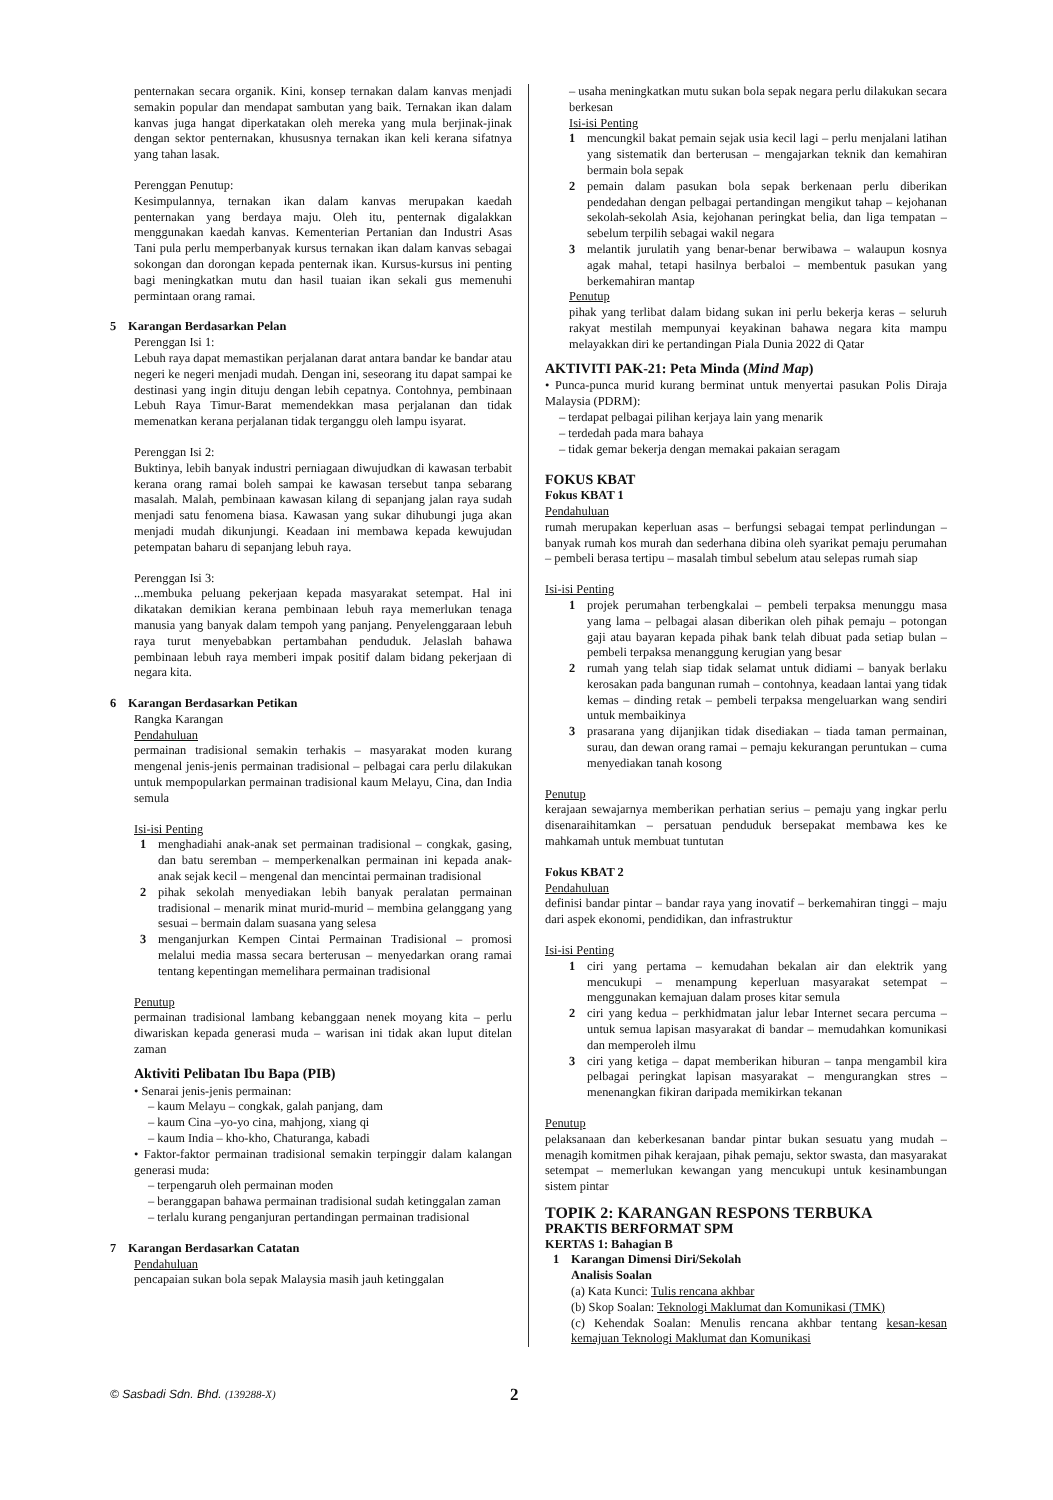penternakan secara organik. Kini, konsep ternakan dalam kanvas menjadi semakin popular dan mendapat sambutan yang baik. Ternakan ikan dalam kanvas juga hangat diperkatakan oleh mereka yang mula berjinak-jinak dengan sektor penternakan, khususnya ternakan ikan keli kerana sifatnya yang tahan lasak.
Perenggan Penutup:
Kesimpulannya, ternakan ikan dalam kanvas merupakan kaedah penternakan yang berdaya maju. Oleh itu, penternak digalakkan menggunakan kaedah kanvas. Kementerian Pertanian dan Industri Asas Tani pula perlu memperbanyak kursus ternakan ikan dalam kanvas sebagai sokongan dan dorongan kepada penternak ikan. Kursus-kursus ini penting bagi meningkatkan mutu dan hasil tuaian ikan sekali gus memenuhi permintaan orang ramai.
5 Karangan Berdasarkan Pelan
Perenggan Isi 1:
Lebuh raya dapat memastikan perjalanan darat antara bandar ke bandar atau negeri ke negeri menjadi mudah. Dengan ini, seseorang itu dapat sampai ke destinasi yang ingin dituju dengan lebih cepatnya. Contohnya, pembinaan Lebuh Raya Timur-Barat memendekkan masa perjalanan dan tidak memenatkan kerana perjalanan tidak terganggu oleh lampu isyarat.
Perenggan Isi 2:
Buktinya, lebih banyak industri perniagaan diwujudkan di kawasan terbabit kerana orang ramai boleh sampai ke kawasan tersebut tanpa sebarang masalah. Malah, pembinaan kawasan kilang di sepanjang jalan raya sudah menjadi satu fenomena biasa. Kawasan yang sukar dihubungi juga akan menjadi mudah dikunjungi. Keadaan ini membawa kepada kewujudan petempatan baharu di sepanjang lebuh raya.
Perenggan Isi 3:
...membuka peluang pekerjaan kepada masyarakat setempat. Hal ini dikatakan demikian kerana pembinaan lebuh raya memerlukan tenaga manusia yang banyak dalam tempoh yang panjang. Penyelenggaraan lebuh raya turut menyebabkan pertambahan penduduk. Jelaslah bahawa pembinaan lebuh raya memberi impak positif dalam bidang pekerjaan di negara kita.
6 Karangan Berdasarkan Petikan
Rangka Karangan
Pendahuluan
permainan tradisional semakin terhakis – masyarakat moden kurang mengenal jenis-jenis permainan tradisional – pelbagai cara perlu dilakukan untuk mempopularkan permainan tradisional kaum Melayu, Cina, dan India semula
Isi-isi Penting
1 menghadiahi anak-anak set permainan tradisional – congkak, gasing, dan batu seremban – memperkenalkan permainan ini kepada anak-anak sejak kecil – mengenal dan mencintai permainan tradisional
2 pihak sekolah menyediakan lebih banyak peralatan permainan tradisional – menarik minat murid-murid – membina gelanggang yang sesuai – bermain dalam suasana yang selesa
3 menganjurkan Kempen Cintai Permainan Tradisional – promosi melalui media massa secara berterusan – menyedarkan orang ramai tentang kepentingan memelihara permainan tradisional
Penutup
permainan tradisional lambang kebanggaan nenek moyang kita – perlu diwariskan kepada generasi muda – warisan ini tidak akan luput ditelan zaman
Aktiviti Pelibatan Ibu Bapa (PIB)
• Senarai jenis-jenis permainan:
– kaum Melayu – congkak, galah panjang, dam
– kaum Cina –yo-yo cina, mahjong, xiang qi
– kaum India – kho-kho, Chaturanga, kabadi
• Faktor-faktor permainan tradisional semakin terpinggir dalam kalangan generasi muda:
– terpengaruh oleh permainan moden
– beranggapan bahawa permainan tradisional sudah ketinggalan zaman
– terlalu kurang penganjuran pertandingan permainan tradisional
7 Karangan Berdasarkan Catatan
Pendahuluan
pencapaian sukan bola sepak Malaysia masih jauh ketinggalan
– usaha meningkatkan mutu sukan bola sepak negara perlu dilakukan secara berkesan
Isi-isi Penting
1 mencungkil bakat pemain sejak usia kecil lagi – perlu menjalani latihan yang sistematik dan berterusan – mengajarkan teknik dan kemahiran bermain bola sepak
2 pemain dalam pasukan bola sepak berkenaan perlu diberikan pendedahan dengan pelbagai pertandingan mengikut tahap – kejohanan sekolah-sekolah Asia, kejohanan peringkat belia, dan liga tempatan – sebelum terpilih sebagai wakil negara
3 melantik jurulatih yang benar-benar berwibawa – walaupun kosnya agak mahal, tetapi hasilnya berbaloi – membentuk pasukan yang berkemahiran mantap
Penutup
pihak yang terlibat dalam bidang sukan ini perlu bekerja keras – seluruh rakyat mestilah mempunyai keyakinan bahawa negara kita mampu melayakkan diri ke pertandingan Piala Dunia 2022 di Qatar
AKTIVITI PAK-21: Peta Minda (Mind Map)
• Punca-punca murid kurang berminat untuk menyertai pasukan Polis Diraja Malaysia (PDRM):
– terdapat pelbagai pilihan kerjaya lain yang menarik
– terdedah pada mara bahaya
– tidak gemar bekerja dengan memakai pakaian seragam
FOKUS KBAT
Fokus KBAT 1
Pendahuluan
rumah merupakan keperluan asas – berfungsi sebagai tempat perlindungan – banyak rumah kos murah dan sederhana dibina oleh syarikat pemaju perumahan – pembeli berasa tertipu – masalah timbul sebelum atau selepas rumah siap
Isi-isi Penting
1 projek perumahan terbengkalai – pembeli terpaksa menunggu masa yang lama – pelbagai alasan diberikan oleh pihak pemaju – potongan gaji atau bayaran kepada pihak bank telah dibuat pada setiap bulan – pembeli terpaksa menanggung kerugian yang besar
2 rumah yang telah siap tidak selamat untuk didiami – banyak berlaku kerosakan pada bangunan rumah – contohnya, keadaan lantai yang tidak kemas – dinding retak – pembeli terpaksa mengeluarkan wang sendiri untuk membaikinya
3 prasarana yang dijanjikan tidak disediakan – tiada taman permainan, surau, dan dewan orang ramai – pemaju kekurangan peruntukan – cuma menyediakan tanah kosong
Penutup
kerajaan sewajarnya memberikan perhatian serius – pemaju yang ingkar perlu disenaraihitamkan – persatuan penduduk bersepakat membawa kes ke mahkamah untuk membuat tuntutan
Fokus KBAT 2
Pendahuluan
definisi bandar pintar – bandar raya yang inovatif – berkemahiran tinggi – maju dari aspek ekonomi, pendidikan, dan infrastruktur
Isi-isi Penting
1 ciri yang pertama – kemudahan bekalan air dan elektrik yang mencukupi – menampung keperluan masyarakat setempat – menggunakan kemajuan dalam proses kitar semula
2 ciri yang kedua – perkhidmatan jalur lebar Internet secara percuma – untuk semua lapisan masyarakat di bandar – memudahkan komunikasi dan memperoleh ilmu
3 ciri yang ketiga – dapat memberikan hiburan – tanpa mengambil kira pelbagai peringkat lapisan masyarakat – mengurangkan stres – menenangkan fikiran daripada memikirkan tekanan
Penutup
pelaksanaan dan keberkesanan bandar pintar bukan sesuatu yang mudah – menagih komitmen pihak kerajaan, pihak pemaju, sektor swasta, dan masyarakat setempat – memerlukan kewangan yang mencukupi untuk kesinambungan sistem pintar
TOPIK 2: KARANGAN RESPONS TERBUKA
PRAKTIS BERFORMAT SPM
KERTAS 1: Bahagian B
1 Karangan Dimensi Diri/Sekolah
Analisis Soalan
(a) Kata Kunci: Tulis rencana akhbar
(b) Skop Soalan: Teknologi Maklumat dan Komunikasi (TMK)
(c) Kehendak Soalan: Menulis rencana akhbar tentang kesan-kesan kemajuan Teknologi Maklumat dan Komunikasi
© Sasbadi Sdn. Bhd. (139288-X) 2